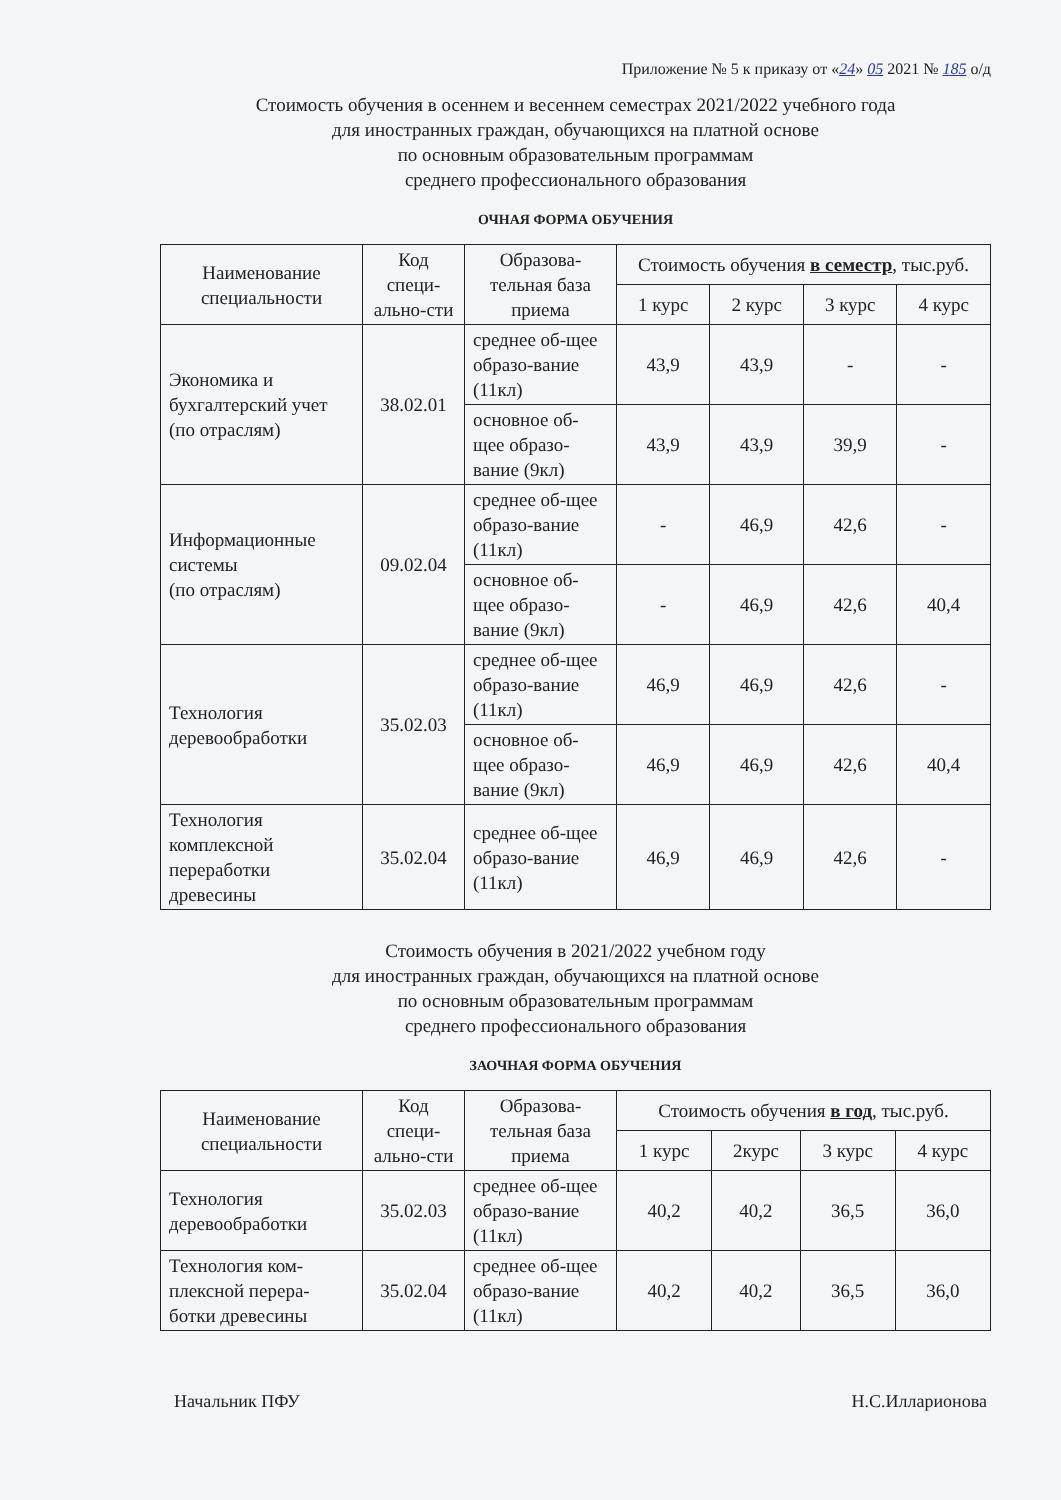Приложение № 5 к приказу от «24» 05 2021 № 185 о/д
Стоимость обучения в осеннем и весеннем семестрах 2021/2022 учебного года
для иностранных граждан, обучающихся на платной основе
по основным образовательным программам
среднего профессионального образования
ОЧНАЯ ФОРМА ОБУЧЕНИЯ
| Наименование специальности | Код специ-ально-сти | Образова-тельная база приема | Стоимость обучения в семестр , тыс.руб. | | | |
| --- | --- | --- | --- | --- | --- | --- |
| | | | 1 курс | 2 курс | 3 курс | 4 курс |
| Экономика и бухгалтерский учет (по отраслям) | 38.02.01 | среднее об-щее образо-вание (11кл) | 43,9 | 43,9 | - | - |
| | | основное об-щее образо-вание (9кл) | 43,9 | 43,9 | 39,9 | - |
| Информационные системы (по отраслям) | 09.02.04 | среднее об-щее образо-вание (11кл) | - | 46,9 | 42,6 | - |
| | | основное об-щее образо-вание (9кл) | - | 46,9 | 42,6 | 40,4 |
| Технология деревообработки | 35.02.03 | среднее об-щее образо-вание (11кл) | 46,9 | 46,9 | 42,6 | - |
| | | основное об-щее образо-вание (9кл) | 46,9 | 46,9 | 42,6 | 40,4 |
| Технология комплексной переработки древесины | 35.02.04 | среднее об-щее образо-вание (11кл) | 46,9 | 46,9 | 42,6 | - |
Стоимость обучения в 2021/2022 учебном году
для иностранных граждан, обучающихся на платной основе
по основным образовательным программам
среднего профессионального образования
ЗАОЧНАЯ ФОРМА ОБУЧЕНИЯ
| Наименование специальности | Код специ-ально-сти | Образова-тельная база приема | Стоимость обучения в год , тыс.руб. | | | |
| --- | --- | --- | --- | --- | --- | --- |
| | | | 1 курс | 2курс | 3 курс | 4 курс |
| Технология деревообработки | 35.02.03 | среднее об-щее образо-вание (11кл) | 40,2 | 40,2 | 36,5 | 36,0 |
| Технология ком-плексной перера-ботки древесины | 35.02.04 | среднее об-щее образо-вание (11кл) | 40,2 | 40,2 | 36,5 | 36,0 |
Начальник ПФУ Н.С.Илларионова